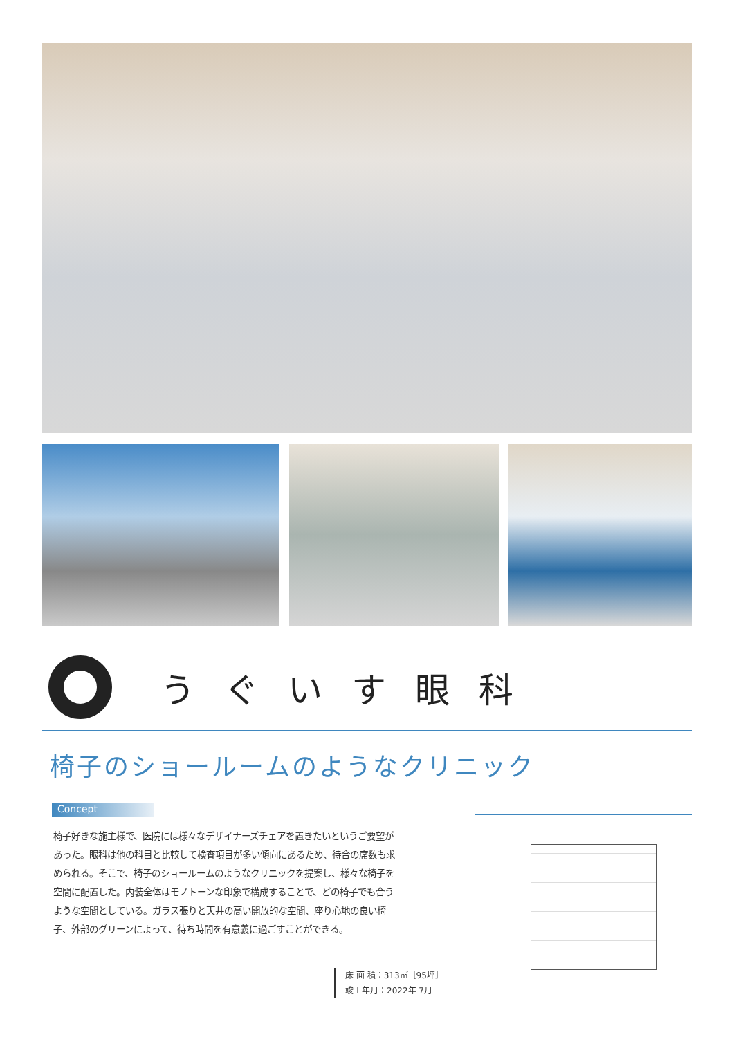うぐいす眼科
椅子のショールームのようなクリニック
Concept
椅子好きな施主様で、医院には様々なデザイナーズチェアを置きたいというご要望があった。眼科は他の科目と比較して検査項目が多い傾向にあるため、待合の席数も求められる。そこで、椅子のショールームのようなクリニックを提案し、様々な椅子を空間に配置した。内装全体はモノトーンな印象で構成することで、どの椅子でも合うような空間としている。ガラス張りと天井の高い開放的な空間、座り心地の良い椅子、外部のグリーンによって、待ち時間を有意義に過ごすことができる。
床 面 積：313㎡［95坪］
竣工年月：2022年 7月